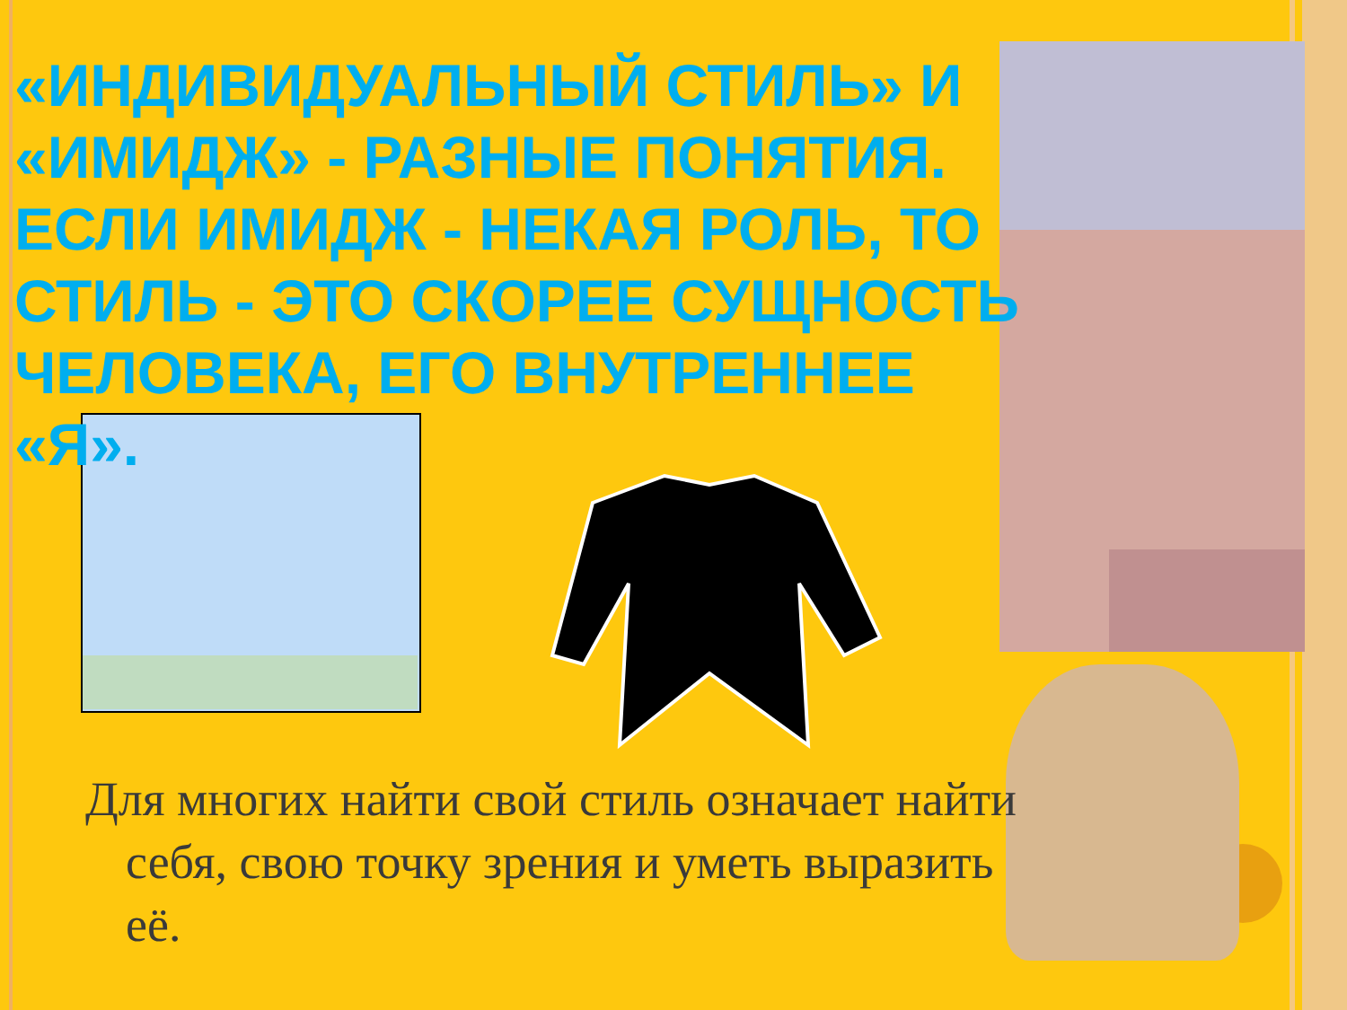«ИНДИВИДУАЛЬНЫЙ СТИЛЬ» И «ИМИДЖ» - РАЗНЫЕ ПОНЯТИЯ. ЕСЛИ ИМИДЖ - НЕКАЯ РОЛЬ, ТО СТИЛЬ - ЭТО СКОРЕЕ СУЩНОСТЬ ЧЕЛОВЕКА, ЕГО ВНУТРЕННЕЕ «Я».
Для многих найти свой стиль означает найти себя, свою точку зрения и уметь выразить её.